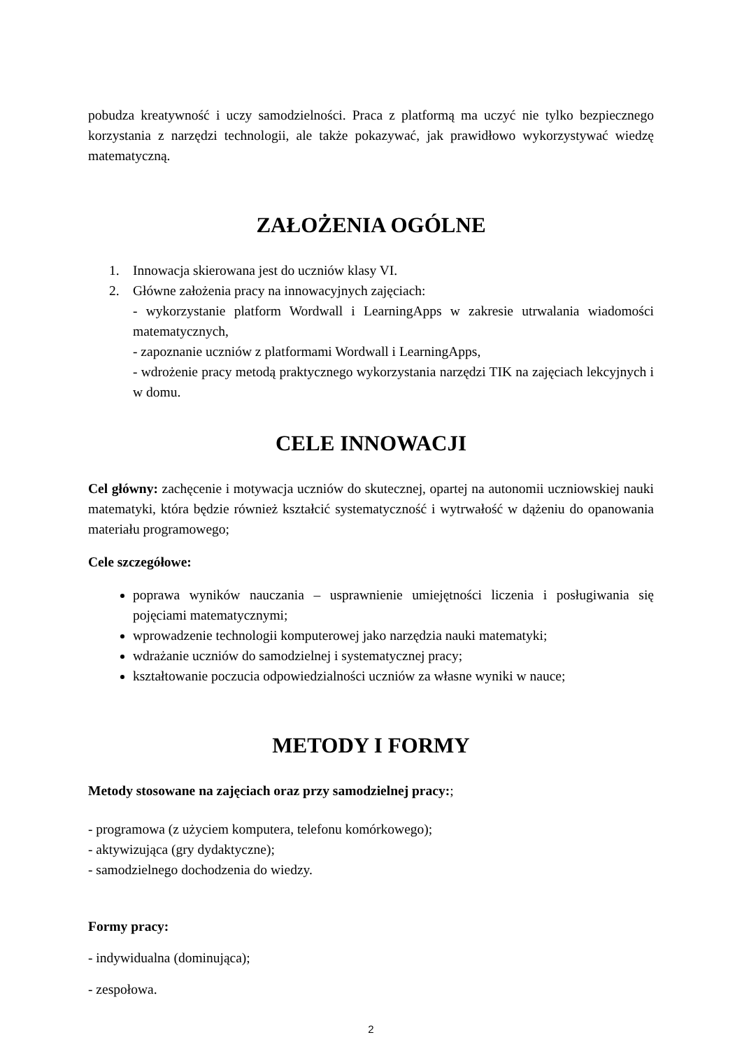pobudza kreatywność i uczy samodzielności. Praca z platformą ma uczyć nie tylko bezpiecznego korzystania z narzędzi technologii, ale także pokazywać, jak prawidłowo wykorzystywać wiedzę matematyczną.
ZAŁOŻENIA OGÓLNE
1. Innowacja skierowana jest do uczniów klasy VI.
2. Główne założenia pracy na innowacyjnych zajęciach:
- wykorzystanie platform Wordwall i LearningApps w zakresie utrwalania wiadomości matematycznych,
- zapoznanie uczniów z platformami Wordwall i LearningApps,
- wdrożenie pracy metodą praktycznego wykorzystania narzędzi TIK na zajęciach lekcyjnych i w domu.
CELE INNOWACJI
Cel główny: zachęcenie i motywacja uczniów do skutecznej, opartej na autonomii uczniowskiej nauki matematyki, która będzie również kształcić systematyczność i wytrwałość w dążeniu do opanowania materiału programowego;
Cele szczegółowe:
poprawa wyników nauczania – usprawnienie umiejętności liczenia i posługiwania się pojęciami matematycznymi;
wprowadzenie technologii komputerowej jako narzędzia nauki matematyki;
wdrażanie uczniów do samodzielnej i systematycznej pracy;
kształtowanie poczucia odpowiedzialności uczniów za własne wyniki w nauce;
METODY I FORMY
Metody stosowane na zajęciach oraz przy samodzielnej pracy:;
- programowa (z użyciem komputera, telefonu komórkowego);
- aktywizująca (gry dydaktyczne);
- samodzielnego dochodzenia do wiedzy.
Formy pracy:
- indywidualna (dominująca);
- zespołowa.
2